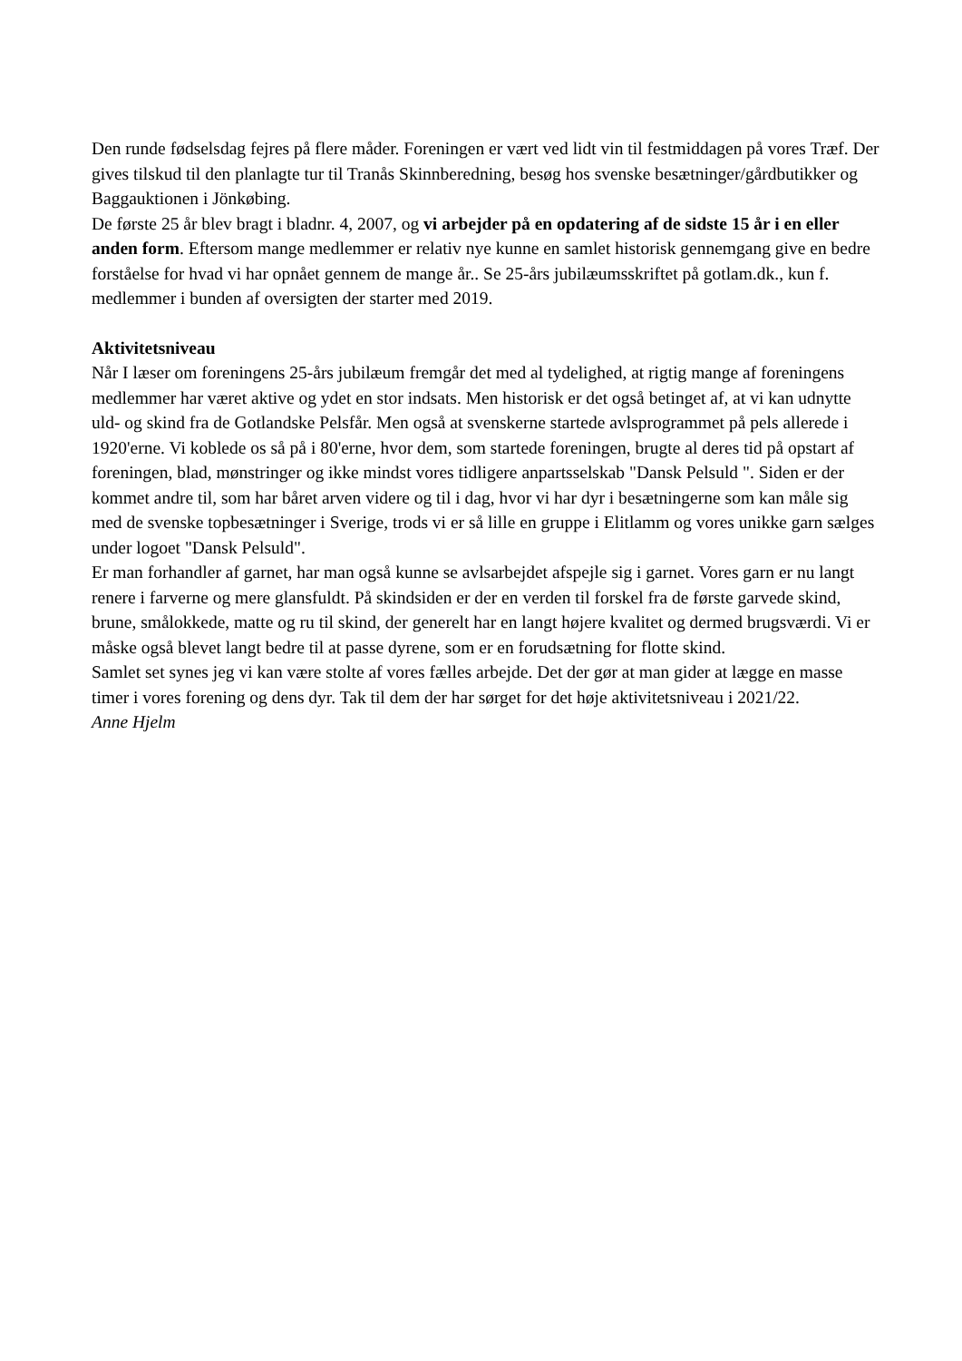Den runde fødselsdag fejres på flere måder. Foreningen er vært ved lidt vin til festmiddagen på vores Træf. Der gives tilskud til den planlagte tur til Tranås Skinnberedning, besøg hos svenske besætninger/gårdbutikker og Baggauktionen i Jönkøbing.
De første 25 år blev bragt i bladnr. 4, 2007, og vi arbejder på en opdatering af de sidste 15 år i en eller anden form. Eftersom mange medlemmer er relativ nye kunne en samlet historisk gennemgang give en bedre forståelse for hvad vi har opnået gennem de mange år.. Se 25-års jubilæumsskriftet på gotlam.dk., kun f. medlemmer i bunden af oversigten der starter med 2019.
Aktivitetsniveau
Når I læser om foreningens 25-års jubilæum fremgår det med al tydelighed, at rigtig mange af foreningens medlemmer har været aktive og ydet en stor indsats. Men historisk er det også betinget af, at vi kan udnytte uld- og skind fra de Gotlandske Pelsfår. Men også at svenskerne startede avlsprogrammet på pels allerede i 1920'erne. Vi koblede os så på i 80'erne, hvor dem, som startede foreningen, brugte al deres tid på opstart af foreningen, blad, mønstringer og ikke mindst vores tidligere anpartsselskab "Dansk Pelsuld ". Siden er der kommet andre til, som har båret arven videre og til i dag, hvor vi har dyr i besætningerne som kan måle sig med de svenske topbesætninger i Sverige, trods vi er så lille en gruppe i Elitlamm og vores unikke garn sælges under logoet "Dansk Pelsuld".
Er man forhandler af garnet, har man også kunne se avlsarbejdet afspejle sig i garnet. Vores garn er nu langt renere i farverne og mere glansfuldt. På skindsiden er der en verden til forskel fra de første garvede skind, brune, smålokkede, matte og ru til skind, der generelt har en langt højere kvalitet og dermed brugsværdi. Vi er måske også blevet langt bedre til at passe dyrene, som er en forudsætning for flotte skind.
Samlet set synes jeg vi kan være stolte af vores fælles arbejde. Det der gør at man gider at lægge en masse timer i vores forening og dens dyr. Tak til dem der har sørget for det høje aktivitetsniveau i 2021/22.
Anne Hjelm